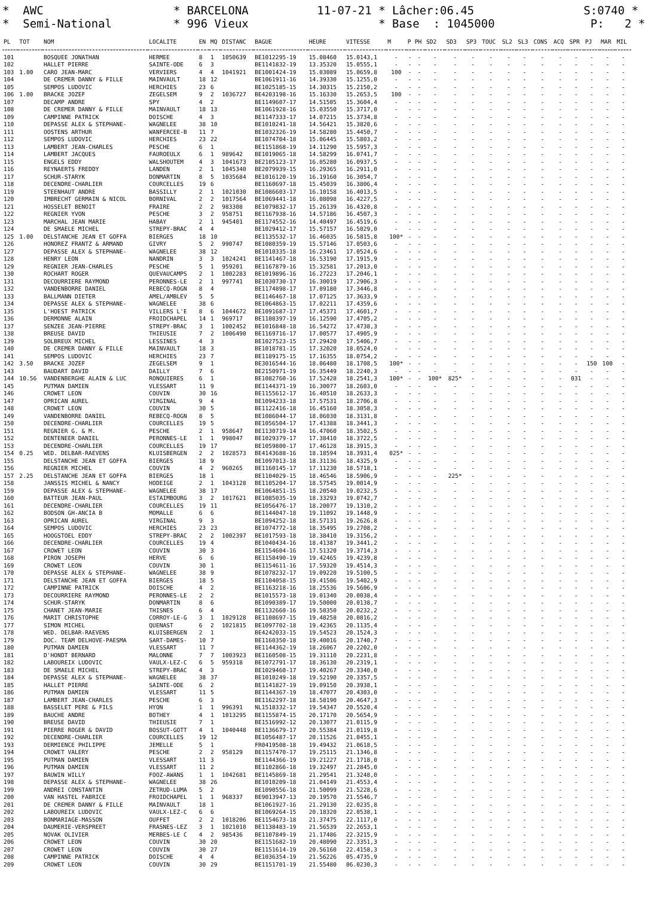* AWC * BARCELONA 11-07-21 * Lâcher:06.45 S:0740 * * Semi-National * 996 Vieux * Base : 1045000 P: 2 *
| PL | TOT | NOM | LOCALITE | EN | MQ | DISTANC | BAGUE | HEURE | VITESSE | M | P | PH | SD2 | SD3 | SP3 | TOUC | SL2 | SL3 | CONS | ACQ | SPR | PJ | MAR | MIL |
| --- | --- | --- | --- | --- | --- | --- | --- | --- | --- | --- | --- | --- | --- | --- | --- | --- | --- | --- | --- | --- | --- | --- | --- | --- |
| 101 | | BOSQUEE JONATHAN | HERMEE | 8 | 1 | 1050639 | BE1012295-19 | 15.08460 | 15.0143,1 | - | - | - | - | - | - | - | - | - | - | - | - | - | - | - |
| 102 | | HALLET PIERRE | SAINTE-ODE | 6 | 3 | | BE1141832-19 | 13.35320 | 15.0555,1 | - | - | - | - | - | - | - | - | - | - | - | - | - | - | - |
| 103 | 1.00 | CARO JEAN-MARC | VERVIERS | 4 | 4 | 1041921 | BE1001424-19 | 15.03089 | 15.0659,8 | 100 | - | - | - | - | - | - | - | - | - | - | - | - | - | - |
| 104 | | DE CREMER DANNY & FILLE | MAINVAULT | 18 | 12 | | BE1061911-16 | 14.39330 | 15.1255,0 | - | - | - | - | - | - | - | - | - | - | - | - | - | - | - |
| 105 | | SEMPOS LUDOVIC | HERCHIES | 23 | 6 | | BE1025185-15 | 14.30315 | 15.2150,2 | - | - | - | - | - | - | - | - | - | - | - | - | - | - | - |
| 106 | 1.00 | BRACKE JOZEF | ZEGELSEM | 9 | 2 | 1036727 | BE4203198-16 | 15.16330 | 15.2653,5 | 100 | - | - | - | - | - | - | - | - | - | - | - | - | - | - |
| 107 | | DECAMP ANDRE | SPY | 4 | 2 | | BE1149607-17 | 14.51505 | 15.3604,4 | - | - | - | - | - | - | - | - | - | - | - | - | - | - | - |
| 108 | | DE CREMER DANNY & FILLE | MAINVAULT | 18 | 13 | | BE1061928-16 | 15.03550 | 15.3717,0 | - | - | - | - | - | - | - | - | - | - | - | - | - | - | - |
| 109 | | CAMPINNE PATRICK | DOISCHE | 4 | 3 | | BE1147333-17 | 14.07215 | 15.3734,8 | - | - | - | - | - | - | - | - | - | - | - | - | - | - | - |
| 110 | | DEPASSE ALEX & STEPHANE- | WAGNELEE | 38 | 10 | | BE1010241-18 | 14.56421 | 15.3820,6 | - | - | - | - | - | - | - | - | - | - | - | - | - | - | - |
| 111 | | OOSTENS ARTHUR | WANFERCEE-B | 11 | 7 | | BE1032326-19 | 14.58280 | 15.4450,7 | - | - | - | - | - | - | - | - | - | - | - | - | - | - | - |
| 112 | | SEMPOS LUDOVIC | HERCHIES | 23 | 22 | | BE1074704-18 | 15.06445 | 15.5803,2 | - | - | - | - | - | - | - | - | - | - | - | - | - | - | - |
| 113 | | LAMBERT JEAN-CHARLES | PESCHE | 6 | 1 | | BE1151868-19 | 14.11290 | 15.5957,3 | - | - | - | - | - | - | - | - | - | - | - | - | - | - | - |
| 114 | | LAMBERT JACQUES | FAUROEULX | 6 | 1 | 989642 | BE1019065-18 | 14.58299 | 16.0741,7 | - | - | - | - | - | - | - | - | - | - | - | - | - | - | - |
| 115 | | ENGELS EDDY | WALSHOUTEM | 4 | 3 | 1041673 | BE2105123-17 | 16.05280 | 16.0937,5 | - | - | - | - | - | - | - | - | - | - | - | - | - | - | - |
| 116 | | REYNAERTS FREDDY | LANDEN | 2 | 1 | 1045340 | BE2079939-15 | 16.29365 | 16.2911,0 | - | - | - | - | - | - | - | - | - | - | - | - | - | - | - |
| 117 | | SCHUR-STARYK | DONMARTIN | 8 | 5 | 1035684 | BE1016120-19 | 16.19160 | 16.3054,7 | - | - | - | - | - | - | - | - | - | - | - | - | - | - | - |
| 118 | | DECENDRE-CHARLIER | COURCELLES | 19 | 6 | | BE1160697-18 | 15.45039 | 16.3806,4 | - | - | - | - | - | - | - | - | - | - | - | - | - | - | - |
| 119 | | STEENHAUT ANDRE | BASSILLY | 2 | 1 | 1021030 | BE1086603-17 | 16.10158 | 16.4013,5 | - | - | - | - | - | - | - | - | - | - | - | - | - | - | - |
| 120 | | IMBRECHT GERMAIN & NICOL | BORNIVAL | 2 | 2 | 1017564 | BE1069441-18 | 16.08098 | 16.4227,5 | - | - | - | - | - | - | - | - | - | - | - | - | - | - | - |
| 121 | | HOSSELET BENOIT | FRAIRE | 2 | 2 | 983308 | BE1079832-17 | 15.26139 | 16.4320,8 | - | - | - | - | - | - | - | - | - | - | - | - | - | - | - |
| 122 | | REGNIER YVON | PESCHE | 3 | 2 | 958751 | BE1167938-16 | 14.57186 | 16.4507,3 | - | - | - | - | - | - | - | - | - | - | - | - | - | - | - |
| 123 | | MARCHAL JEAN MARIE | HABAY | 2 | 1 | 945401 | BE1174552-16 | 14.40497 | 16.4519,6 | - | - | - | - | - | - | - | - | - | - | - | - | - | - | - |
| 124 | | DE SMAELE MICHEL | STREPY-BRAC | 4 | 4 | | BE1029412-17 | 15.57157 | 16.5029,0 | - | - | - | - | - | - | - | - | - | - | - | - | - | - | - |
| 125 | 1.00 | DELSTANCHE JEAN ET GOFFA | BIERGES | 18 | 10 | | BE1135532-17 | 16.46035 | 16.5815,8 | 100* | - | - | - | - | - | - | - | - | - | - | - | - | - | - |
| 126 | | HONOREZ FRANTZ & ARMAND | GIVRY | 5 | 2 | 990747 | BE1080359-19 | 15.57146 | 17.0503,6 | - | - | - | - | - | - | - | - | - | - | - | - | - | - | - |
| 127 | | DEPASSE ALEX & STEPHANE- | WAGNELEE | 38 | 12 | | BE1010335-18 | 16.23461 | 17.0524,6 | - | - | - | - | - | - | - | - | - | - | - | - | - | - | - |
| 128 | | HENRY LEON | NANDRIN | 3 | 3 | 1024241 | BE1141467-18 | 16.53190 | 17.1915,9 | - | - | - | - | - | - | - | - | - | - | - | - | - | - | - |
| 129 | | REGNIER JEAN-CHARLES | PESCHE | 5 | 1 | 959201 | BE1167879-16 | 15.32581 | 17.2013,0 | - | - | - | - | - | - | - | - | - | - | - | - | - | - | - |
| 130 | | ROCHART ROGER | QUEVAUCAMPS | 2 | 1 | 1002283 | BE1019896-16 | 16.27223 | 17.2046,1 | - | - | - | - | - | - | - | - | - | - | - | - | - | - | - |
| 131 | | DECOURRIERE RAYMOND | PERONNES-LE | 2 | 1 | 997741 | BE1030730-17 | 16.30019 | 17.2906,3 | - | - | - | - | - | - | - | - | - | - | - | - | - | - | - |
| 132 | | VANDENBORRE DANIEL | REBECQ-ROGN | 8 | 4 | | BE1174898-17 | 17.09180 | 17.3446,8 | - | - | - | - | - | - | - | - | - | - | - | - | - | - | - |
| 133 | | BALLMANN DIETER | AMEL/AMBLEV | 5 | 5 | | BE1146467-18 | 17.07125 | 17.3633,9 | - | - | - | - | - | - | - | - | - | - | - | - | - | - | - |
| 134 | | DEPASSE ALEX & STEPHANE- | WAGNELEE | 38 | 6 | | BE1064863-15 | 17.02211 | 17.4359,6 | - | - | - | - | - | - | - | - | - | - | - | - | - | - | - |
| 135 | | L'HOEST PATRICK | VILLERS L'E | 8 | 6 | 1044672 | BE1091687-17 | 17.45371 | 17.4601,7 | - | - | - | - | - | - | - | - | - | - | - | - | - | - | - |
| 136 | | DERMONNE ALAIN | FROIDCHAPEL | 14 | 1 | 969717 | BE1108397-19 | 16.12590 | 17.4705,2 | - | - | - | - | - | - | - | - | - | - | - | - | - | - | - |
| 137 | | SENZEE JEAN-PIERRE | STREPY-BRAC | 3 | 1 | 1002452 | BE1016848-18 | 16.54272 | 17.4738,3 | - | - | - | - | - | - | - | - | - | - | - | - | - | - | - |
| 138 | | BREUSE DAVID | THIEUSIE | 7 | 2 | 1006490 | BE1169716-17 | 17.00577 | 17.4905,9 | - | - | - | - | - | - | - | - | - | - | - | - | - | - | - |
| 139 | | SOLBREUX MICHEL | LESSINES | 4 | 3 | | BE1027523-15 | 17.29420 | 17.5406,7 | - | - | - | - | - | - | - | - | - | - | - | - | - | - | - |
| 140 | | DE CREMER DANNY & FILLE | MAINVAULT | 18 | 3 | | BE1018781-15 | 17.32020 | 18.0524,0 | - | - | - | - | - | - | - | - | - | - | - | - | - | - | - |
| 141 | | SEMPOS LUDOVIC | HERCHIES | 23 | 7 | | BE1189175-15 | 17.16355 | 18.0754,2 | - | - | - | - | - | - | - | - | - | - | - | - | - | - | - |
| 142 | 3.50 | BRACKE JOZEF | ZEGELSEM | 9 | 1 | | BE3016544-16 | 18.06480 | 18.1708,5 | 100* | - | - | - | - | - | - | - | - | - | - | - | 150 | 100 | - |
| 143 | | BAUDART DAVID | DAILLY | 7 | 6 | | BE2150971-19 | 16.35449 | 18.2240,3 | - | - | - | - | - | - | - | - | - | - | - | - | - | - | - |
| 144 | 10.56 | VANDENBERGHE ALAIN & LUC | RONQUIERES | 6 | 1 | | BE1082760-16 | 17.52428 | 18.2541,3 | 100* | - | - | 100* | 825* | - | - | - | - | - | - | 031 | - | - | - |
| 145 | | PUTMAN DAMIEN | VLESSART | 11 | 9 | | BE1144371-19 | 16.30077 | 18.2603,0 | - | - | - | - | - | - | - | - | - | - | - | - | - | - | - |
| 146 | | CROWET LEON | COUVIN | 30 | 16 | | BE1155612-17 | 16.40510 | 18.2633,3 | - | - | - | - | - | - | - | - | - | - | - | - | - | - | - |
| 147 | | OPRICAN AUREL | VIRGINAL | 9 | 4 | | BE1094233-18 | 17.57531 | 18.2706,8 | - | - | - | - | - | - | - | - | - | - | - | - | - | - | - |
| 148 | | CROWET LEON | COUVIN | 30 | 5 | | BE1122416-18 | 16.45160 | 18.3058,3 | - | - | - | - | - | - | - | - | - | - | - | - | - | - | - |
| 149 | | VANDENBORRE DANIEL | REBECQ-ROGN | 8 | 5 | | BE1086044-17 | 18.06030 | 18.3131,8 | - | - | - | - | - | - | - | - | - | - | - | - | - | - | - |
| 150 | | DECENDRE-CHARLIER | COURCELLES | 19 | 5 | | BE1056504-17 | 17.41388 | 18.3441,3 | - | - | - | - | - | - | - | - | - | - | - | - | - | - | - |
| 151 | | REGNIER G. & M. | PESCHE | 2 | 1 | 958647 | BE1130719-14 | 16.47060 | 18.3502,5 | - | - | - | - | - | - | - | - | - | - | - | - | - | - | - |
| 152 | | DENTENEER DANIEL | PERONNES-LE | 1 | 1 | 998047 | BE1029379-17 | 17.38410 | 18.3722,5 | - | - | - | - | - | - | - | - | - | - | - | - | - | - | - |
| 153 | | DECENDRE-CHARLIER | COURCELLES | 19 | 17 | | BE1059800-17 | 17.46128 | 18.3915,3 | - | - | - | - | - | - | - | - | - | - | - | - | - | - | - |
| 154 | 0.25 | WED. DELBAR-RAEVENS | KLUISBERGEN | 2 | 2 | 1028573 | BE4143688-16 | 18.18594 | 18.3931,4 | 025* | - | - | - | - | - | - | - | - | - | - | - | - | - | - |
| 155 | | DELSTANCHE JEAN ET GOFFA | BIERGES | 18 | 9 | | BE1097013-18 | 18.31136 | 18.4325,9 | - | - | - | - | - | - | - | - | - | - | - | - | - | - | - |
| 156 | | REGNIER MICHEL | COUVIN | 4 | 2 | 960265 | BE1160145-17 | 17.11230 | 18.5718,1 | - | - | - | - | - | - | - | - | - | - | - | - | - | - | - |
| 157 | 2.25 | DELSTANCHE JEAN ET GOFFA | BIERGES | 18 | 1 | | BE1104029-15 | 18.46546 | 18.5906,9 | - | - | - | - | 225* | - | - | - | - | - | - | - | - | - | - |
| 158 | | JANSSIS MICHEL & NANCY | HODEIGE | 2 | 1 | 1043128 | BE1105204-17 | 18.57545 | 19.0014,9 | - | - | - | - | - | - | - | - | - | - | - | - | - | - | - |
| 159 | | DEPASSE ALEX & STEPHANE- | WAGNELEE | 38 | 17 | | BE1064851-15 | 18.20540 | 19.0232,5 | - | - | - | - | - | - | - | - | - | - | - | - | - | - | - |
| 160 | | BATTEUR JEAN-PAUL | ESTAIMBOURG | 3 | 2 | 1017621 | BE1085035-19 | 18.33293 | 19.0742,7 | - | - | - | - | - | - | - | - | - | - | - | - | - | - | - |
| 161 | | DECENDRE-CHARLIER | COURCELLES | 19 | 11 | | BE1056476-17 | 18.20077 | 19.1310,2 | - | - | - | - | - | - | - | - | - | - | - | - | - | - | - |
| 162 | | BODSON GH-ANCIA B | MOMALLE | 6 | 6 | | BE1144047-18 | 19.11092 | 19.1448,9 | - | - | - | - | - | - | - | - | - | - | - | - | - | - | - |
| 163 | | OPRICAN AUREL | VIRGINAL | 9 | 3 | | BE1094252-18 | 18.57131 | 19.2626,8 | - | - | - | - | - | - | - | - | - | - | - | - | - | - | - |
| 164 | | SEMPOS LUDOVIC | HERCHIES | 23 | 23 | | BE1074772-18 | 18.35495 | 19.2708,2 | - | - | - | - | - | - | - | - | - | - | - | - | - | - | - |
| 165 | | HOOGSTOEL EDDY | STREPY-BRAC | 2 | 2 | 1002397 | BE1017593-18 | 18.38410 | 19.3156,2 | - | - | - | - | - | - | - | - | - | - | - | - | - | - | - |
| 166 | | DECENDRE-CHARLIER | COURCELLES | 19 | 4 | | BE1040434-16 | 18.41387 | 19.3441,2 | - | - | - | - | - | - | - | - | - | - | - | - | - | - | - |
| 167 | | CROWET LEON | COUVIN | 30 | 3 | | BE1154604-16 | 17.51320 | 19.3714,3 | - | - | - | - | - | - | - | - | - | - | - | - | - | - | - |
| 168 | | PIRON JOSEPH | HERVE | 6 | 6 | | BE1158490-19 | 19.42465 | 19.4239,8 | - | - | - | - | - | - | - | - | - | - | - | - | - | - | - |
| 169 | | CROWET LEON | COUVIN | 30 | 1 | | BE1154611-16 | 17.59320 | 19.4514,3 | - | - | - | - | - | - | - | - | - | - | - | - | - | - | - |
| 170 | | DEPASSE ALEX & STEPHANE- | WAGNELEE | 38 | 9 | | BE1078232-17 | 19.09220 | 19.5100,5 | - | - | - | - | - | - | - | - | - | - | - | - | - | - | - |
| 171 | | DELSTANCHE JEAN ET GOFFA | BIERGES | 18 | 5 | | BE1104058-15 | 19.41506 | 19.5402,9 | - | - | - | - | - | - | - | - | - | - | - | - | - | - | - |
| 172 | | CAMPINNE PATRICK | DOISCHE | 4 | 2 | | BE1163218-16 | 18.25536 | 19.5606,9 | - | - | - | - | - | - | - | - | - | - | - | - | - | - | - |
| 173 | | DECOURRIERE RAYMOND | PERONNES-LE | 2 | 2 | | BE1015573-18 | 19.01340 | 20.0038,4 | - | - | - | - | - | - | - | - | - | - | - | - | - | - | - |
| 174 | | SCHUR-STARYK | DONMARTIN | 8 | 6 | | BE1090389-17 | 19.50000 | 20.0138,7 | - | - | - | - | - | - | - | - | - | - | - | - | - | - | - |
| 175 | | CHANET JEAN-MARIE | THISNES | 6 | 4 | | BE1132660-16 | 19.50350 | 20.0232,2 | - | - | - | - | - | - | - | - | - | - | - | - | - | - | - |
| 176 | | MARIT CHRISTOPHE | CORROY-LE-G | 3 | 1 | 1029128 | BE1108697-15 | 19.48258 | 20.0816,2 | - | - | - | - | - | - | - | - | - | - | - | - | - | - | - |
| 177 | | SIMON MICHEL | QUENAST | 6 | 2 | 1021815 | BE1097702-18 | 19.42365 | 20.1135,4 | - | - | - | - | - | - | - | - | - | - | - | - | - | - | - |
| 178 | | WED. DELBAR-RAEVENS | KLUISBERGEN | 2 | 1 | | BE4242033-15 | 19.54523 | 20.1524,3 | - | - | - | - | - | - | - | - | - | - | - | - | - | - | - |
| 179 | | DOC. TEAM DELHOVE-PAESMA | SART-DAMES- | 10 | 7 | | BE1160350-18 | 19.40016 | 20.1740,7 | - | - | - | - | - | - | - | - | - | - | - | - | - | - | - |
| 180 | | PUTMAN DAMIEN | VLESSART | 11 | 7 | | BE1144362-19 | 18.26067 | 20.2202,0 | - | - | - | - | - | - | - | - | - | - | - | - | - | - | - |
| 181 | | D'HONDT BERNARD | MALONNE | 7 | 7 | 1003923 | BE1160508-15 | 19.31110 | 20.2231,8 | - | - | - | - | - | - | - | - | - | - | - | - | - | - | - |
| 182 | | LABOUREIX LUDOVIC | VAULX-LEZ-C | 6 | 5 | 959318 | BE1072791-17 | 18.36130 | 20.2319,1 | - | - | - | - | - | - | - | - | - | - | - | - | - | - | - |
| 183 | | DE SMAELE MICHEL | STREPY-BRAC | 4 | 3 | | BE1029460-17 | 19.40267 | 20.3340,0 | - | - | - | - | - | - | - | - | - | - | - | - | - | - | - |
| 184 | | DEPASSE ALEX & STEPHANE- | WAGNELEE | 38 | 37 | | BE1010249-18 | 19.52190 | 20.3357,5 | - | - | - | - | - | - | - | - | - | - | - | - | - | - | - |
| 185 | | HALLET PIERRE | SAINTE-ODE | 6 | 2 | | BE1141827-19 | 19.09150 | 20.3938,1 | - | - | - | - | - | - | - | - | - | - | - | - | - | - | - |
| 186 | | PUTMAN DAMIEN | VLESSART | 11 | 5 | | BE1144367-19 | 18.47077 | 20.4303,0 | - | - | - | - | - | - | - | - | - | - | - | - | - | - | - |
| 187 | | LAMBERT JEAN-CHARLES | PESCHE | 6 | 3 | | BE1162297-18 | 18.58190 | 20.4647,3 | - | - | - | - | - | - | - | - | - | - | - | - | - | - | - |
| 188 | | BASSELET PERE & FILS | HYON | 1 | 1 | 996391 | NL1518332-17 | 19.54347 | 20.5520,4 | - | - | - | - | - | - | - | - | - | - | - | - | - | - | - |
| 189 | | BAUCHE ANDRE | BOTHEY | 4 | 1 | 1013295 | BE1155874-15 | 20.17170 | 20.5654,9 | - | - | - | - | - | - | - | - | - | - | - | - | - | - | - |
| 190 | | BREUSE DAVID | THIEUSIE | 7 | 1 | | BE1516992-12 | 20.13077 | 21.0115,9 | - | - | - | - | - | - | - | - | - | - | - | - | - | - | - |
| 191 | | PIERRE ROGER & DAVID | BOSSUT-GOTT | 4 | 1 | 1040448 | BE1136679-17 | 20.55384 | 21.0119,8 | - | - | - | - | - | - | - | - | - | - | - | - | - | - | - |
| 192 | | DECENDRE-CHARLIER | COURCELLES | 19 | 12 | | BE1056487-17 | 20.11526 | 21.0455,1 | - | - | - | - | - | - | - | - | - | - | - | - | - | - | - |
| 193 | | DERMIENCE PHILIPPE | JEMELLE | 5 | 1 | | FR0419508-18 | 19.49432 | 21.0618,5 | - | - | - | - | - | - | - | - | - | - | - | - | - | - | - |
| 194 | | CROWET VALERY | PESCHE | 2 | 2 | 958129 | BE1157470-17 | 19.25115 | 21.1346,8 | - | - | - | - | - | - | - | - | - | - | - | - | - | - | - |
| 195 | | PUTMAN DAMIEN | VLESSART | 11 | 3 | | BE1144366-19 | 19.21227 | 21.1718,0 | - | - | - | - | - | - | - | - | - | - | - | - | - | - | - |
| 196 | | PUTMAN DAMIEN | VLESSART | 11 | 2 | | BE1102866-18 | 19.32497 | 21.2845,0 | - | - | - | - | - | - | - | - | - | - | - | - | - | - | - |
| 197 | | BAUWIN WILLY | FOOZ-AWANS | 1 | 1 | 1042681 | BE1145869-18 | 21.29541 | 21.3248,0 | - | - | - | - | - | - | - | - | - | - | - | - | - | - | - |
| 198 | | DEPASSE ALEX & STEPHANE- | WAGNELEE | 38 | 26 | | BE1010209-18 | 21.04149 | 21.4553,4 | - | - | - | - | - | - | - | - | - | - | - | - | - | - | - |
| 199 | | ANDREI CONSTANTIN | ZETRUD-LUMA | 5 | 2 | | BE1090556-18 | 21.50099 | 21.5228,6 | - | - | - | - | - | - | - | - | - | - | - | - | - | - | - |
| 200 | | VAN HASTEL FABRICE | FROIDCHAPEL | 1 | 1 | 968337 | BE9013947-13 | 20.19570 | 21.5546,7 | - | - | - | - | - | - | - | - | - | - | - | - | - | - | - |
| 201 | | DE CREMER DANNY & FILLE | MAINVAULT | 18 | 1 | | BE1061927-16 | 21.29130 | 22.0235,8 | - | - | - | - | - | - | - | - | - | - | - | - | - | - | - |
| 202 | | LABOUREIX LUDOVIC | VAULX-LEZ-C | 6 | 6 | | BE1069264-15 | 20.18320 | 22.0538,1 | - | - | - | - | - | - | - | - | - | - | - | - | - | - | - |
| 203 | | BONMARIAGE-MASSON | OUFFET | 2 | 2 | 1018206 | BE1154673-18 | 21.37475 | 22.1117,0 | - | - | - | - | - | - | - | - | - | - | - | - | - | - | - |
| 204 | | DAUMERIE-VERSPREET | FRASNES-LEZ | 3 | 1 | 1021010 | BE1138483-19 | 21.56539 | 22.2653,1 | - | - | - | - | - | - | - | - | - | - | - | - | - | - | - |
| 205 | | NOVAK OLIVIER | MERBES-LE C | 4 | 2 | 985436 | BE1107849-19 | 21.17486 | 22.3215,9 | - | - | - | - | - | - | - | - | - | - | - | - | - | - | - |
| 206 | | CROWET LEON | COUVIN | 30 | 20 | | BE1151682-19 | 20.48090 | 22.3351,3 | - | - | - | - | - | - | - | - | - | - | - | - | - | - | - |
| 207 | | CROWET LEON | COUVIN | 30 | 27 | | BE1151614-19 | 20.56160 | 22.4158,3 | - | - | - | - | - | - | - | - | - | - | - | - | - | - | - |
| 208 | | CAMPINNE PATRICK | DOISCHE | 4 | 4 | | BE1036354-19 | 21.56226 | 05.4735,9 | - | - | - | - | - | - | - | - | - | - | - | - | - | - | - |
| 209 | | CROWET LEON | COUVIN | 30 | 29 | | BE1151701-19 | 21.55480 | 06.0230,3 | - | - | - | - | - | - | - | - | - | - | - | - | - | - | - |